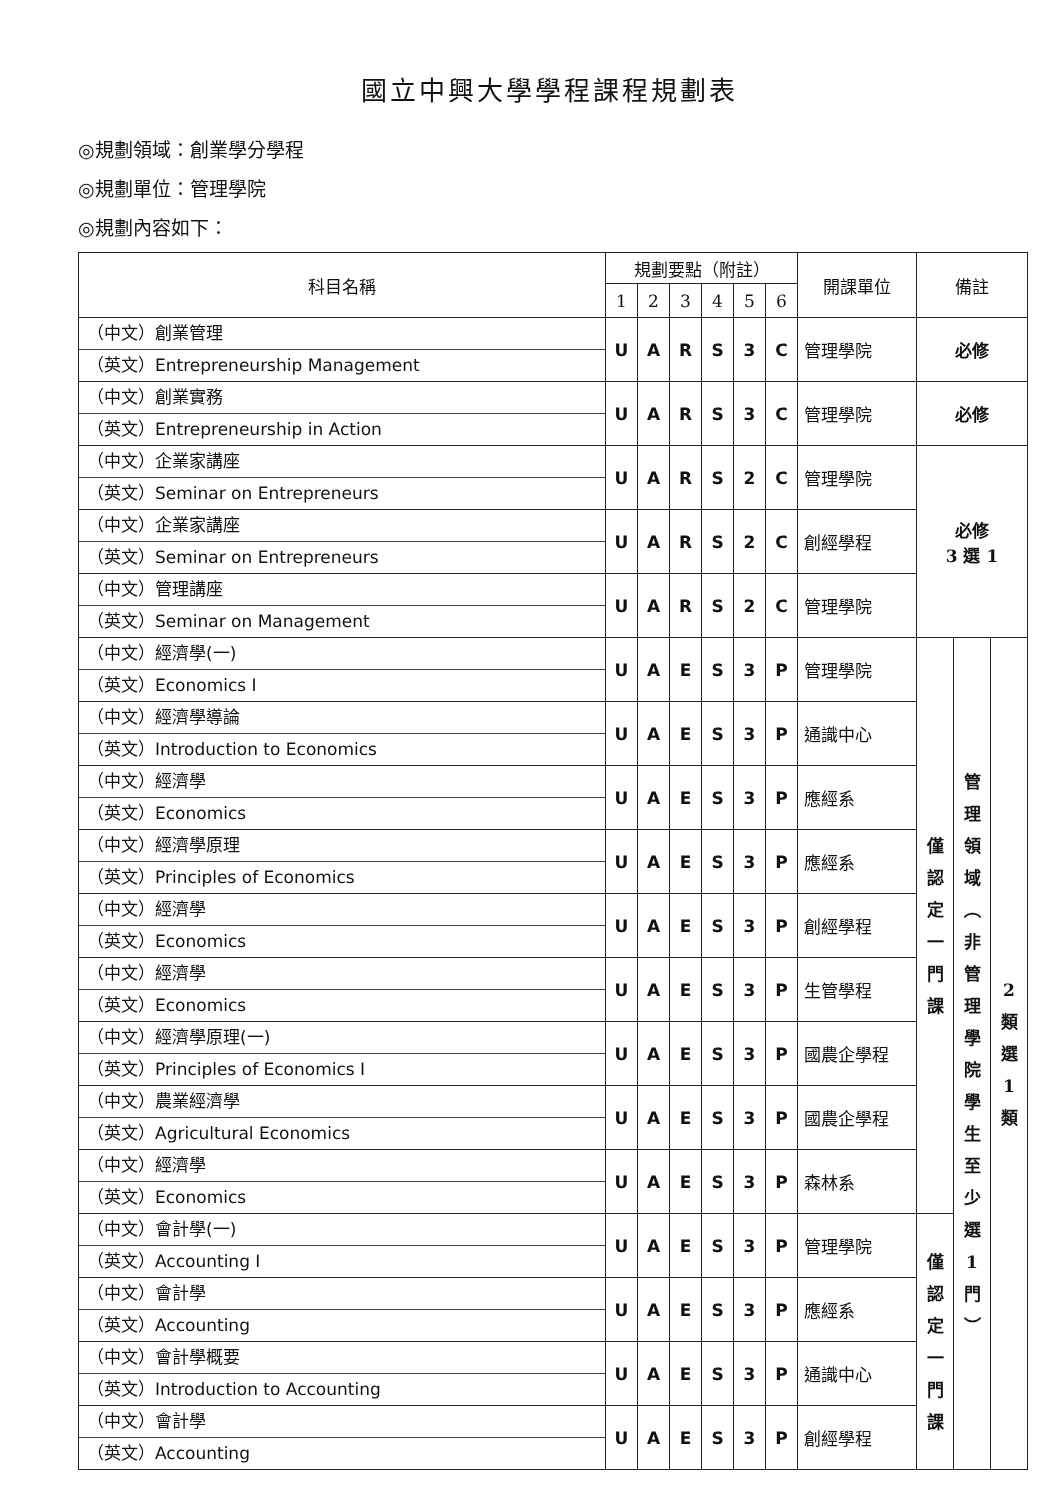國立中興大學學程課程規劃表
◎規劃領域：創業學分學程
◎規劃單位：管理學院
◎規劃內容如下：
| 科目名稱 | 規劃要點（附註） | | | | | | 開課單位 | 備註 | | |
| --- | --- | --- | --- | --- | --- | --- | --- | --- | --- | --- |
| | 1 | 2 | 3 | 4 | 5 | 6 | | | | |
| （中文）創業管理 （英文）Entrepreneurship Management | U | A | R | S | 3 | C | 管理學院 | 必修 | | |
| （中文）創業實務 （英文）Entrepreneurship in Action | U | A | R | S | 3 | C | 管理學院 | 必修 | | |
| （中文）企業家講座 （英文）Seminar on Entrepreneurs | U | A | R | S | 2 | C | 管理學院 | 必修 3 選 1 | | |
| （中文）企業家講座 （英文）Seminar on Entrepreneurs | U | A | R | S | 2 | C | 創經學程 | | | |
| （中文）管理講座 （英文）Seminar on Management | U | A | R | S | 2 | C | 管理學院 | | | |
| （中文）經濟學(一) （英文）Economics I | U | A | E | S | 3 | P | 管理學院 | 僅 認 定 一 門 課 | 管 理 領 域 ︵ 非 管 理 學 院 學 生 至 少 選 1 門 ︶ | 2 類 選 1 類 |
| （中文）經濟學導論 （英文）Introduction to Economics | U | A | E | S | 3 | P | 通識中心 | | | |
| （中文）經濟學 （英文）Economics | U | A | E | S | 3 | P | 應經系 | | | |
| （中文）經濟學原理 （英文）Principles of Economics | U | A | E | S | 3 | P | 應經系 | | | |
| （中文）經濟學 （英文）Economics | U | A | E | S | 3 | P | 創經學程 | | | |
| （中文）經濟學 （英文）Economics | U | A | E | S | 3 | P | 生管學程 | | | |
| （中文）經濟學原理(一) （英文）Principles of Economics I | U | A | E | S | 3 | P | 國農企學程 | | | |
| （中文）農業經濟學 （英文）Agricultural Economics | U | A | E | S | 3 | P | 國農企學程 | | | |
| （中文）經濟學 （英文）Economics | U | A | E | S | 3 | P | 森林系 | | | |
| （中文）會計學(一) （英文）Accounting I | U | A | E | S | 3 | P | 管理學院 | 僅 認 定 一 門 課 | | |
| （中文）會計學 （英文）Accounting | U | A | E | S | 3 | P | 應經系 | | | |
| （中文）會計學概要 （英文）Introduction to Accounting | U | A | E | S | 3 | P | 通識中心 | | | |
| （中文）會計學 （英文）Accounting | U | A | E | S | 3 | P | 創經學程 | | | |